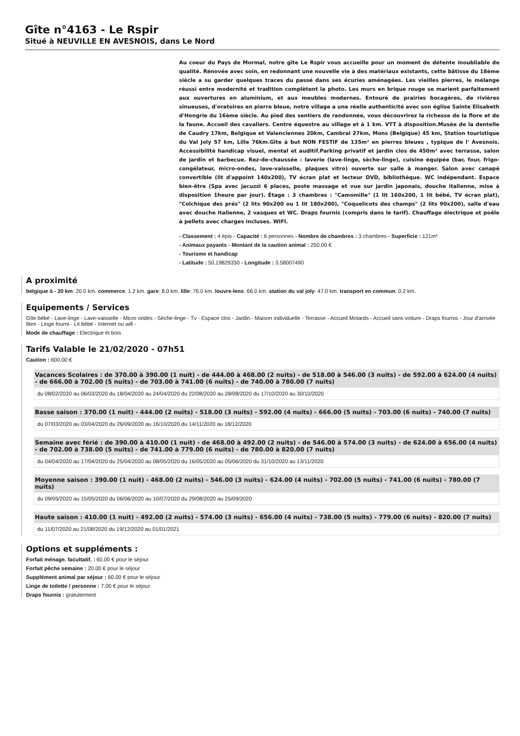Gîte n°4163 - Le Rspir
Situé à NEUVILLE EN AVESNOIS, dans Le Nord
Au coeur du Pays de Mormal, notre gîte Le Rspir vous accueille pour un moment de détente inoubliable de qualité. Rénovée avec soin, en redonnant une nouvelle vie à des matériaux existants, cette bâtisse du 18ème siècle a su garder quelques traces du passé dans ses écuries aménagées. Les vieilles pierres, le mélange réussi entre modernité et tradition complètent la photo. Les murs en brique rouge se marient parfaitement aux ouvertures en aluminium, et aux meubles modernes. Entouré de prairies bocagères, de rivières sinueuses, d'oratoires en pierre bleue, notre village a une réelle authenticité avec son église Sainte Elisabeth d'Hongrie du 16ème siècle. Au pied des sentiers de randonnée, vous découvrirez la richesse de la flore et de la faune. Accueil des cavaliers. Centre équestre au village et à 1 km. VTT à disposition.Musée de la dentelle de Caudry 17km, Belgique et Valenciennes 20km, Cambrai 27km, Mons (Belgique) 45 km, Station touristique du Val Joly 57 km, Lille 76km.Gîte à but NON FESTIF de 135m² en pierres bleues , typique de l' Avesnois. Accessibilité handicap visuel, mental et auditif.Parking privatif et jardin clos de 450m² avec terrasse, salon de jardin et barbecue. Rez-de-chaussée : laverie (lave-linge, sèche-linge), cuisine équipée (bar, four, frigo-congélateur, micro-ondes, lave-vaisselle, plaques vitro) ouverte sur salle à manger. Salon avec canapé convertible (lit d'appoint 140x200), TV écran plat et lecteur DVD, bibliothèque. WC indépendant. Espace bien-être (Spa avec jacuzzi 6 places, poste massage et vue sur jardin japonais, douche italienne, mise à disposition 1heure par jour). Étage : 3 chambres : "Camomille" (1 lit 160x200, 1 lit bébé, TV écran plat), "Colchique des prés" (2 lits 90x200 ou 1 lit 180x200), "Coquelicots des champs" (2 lits 90x200), salle d'eau avec douche italienne, 2 vasques et WC. Draps fournis (compris dans le tarif). Chauffage électrique et poêle à pellets avec charges incluses. WIFI.
- Classement : 4 épis - Capacité : 6 personnes - Nombre de chambres : 3 chambres - Superficie : 121m²
- Animaux payants - Montant de la caution animal : 250.00 €
- Tourisme et handicap
- Latitude : 50.19829330 - Longitude : 3.58007490
A proximité
belgique à - 20 km: 20.0 km. commerce: 1.2 km. gare: 8.0 km. lille: 76.0 km. louvre-lens: 66.0 km. station du val joly: 47.0 km. transport en commun: 0.2 km.
Equipements / Services
Gîte bébé - Lave-linge - Lave-vaisselle - Micro ondes - Sèche-linge - Tv - Espace clos - Jardin - Maison individuelle - Terrasse - Accueil Motards - Accueil sans voiture - Draps fournis - Jour d'arrivée libre - Linge fourni - Lit bébé - Internet ou wifi -
Mode de chauffage : Electrique et bois
Tarifs Valable le 21/02/2020 - 07h51
Caution : 600.00 €
Vacances Scolaires : de 370.00 à 390.00 (1 nuit) - de 444.00 à 468.00 (2 nuits) - de 518.00 à 546.00 (3 nuits) - de 592.00 à 624.00 (4 nuits) - de 666.00 à 702.00 (5 nuits) - de 703.00 à 741.00 (6 nuits) - de 740.00 à 780.00 (7 nuits)
du 08/02/2020 au 06/03/2020 du 18/04/2020 au 24/04/2020 du 22/08/2020 au 28/08/2020 du 17/10/2020 au 30/10/2020
Basse saison : 370.00 (1 nuit) - 444.00 (2 nuits) - 518.00 (3 nuits) - 592.00 (4 nuits) - 666.00 (5 nuits) - 703.00 (6 nuits) - 740.00 (7 nuits)
du 07/03/2020 au 03/04/2020 du 26/09/2020 au 16/10/2020 du 14/11/2020 au 18/12/2020
Semaine avec férié : de 390.00 à 410.00 (1 nuit) - de 468.00 à 492.00 (2 nuits) - de 546.00 à 574.00 (3 nuits) - de 624.00 à 656.00 (4 nuits) - de 702.00 à 738.00 (5 nuits) - de 741.00 à 779.00 (6 nuits) - de 780.00 à 820.00 (7 nuits)
du 04/04/2020 au 17/04/2020 du 25/04/2020 au 08/05/2020 du 16/05/2020 au 05/06/2020 du 31/10/2020 au 13/11/2020
Moyenne saison : 390.00 (1 nuit) - 468.00 (2 nuits) - 546.00 (3 nuits) - 624.00 (4 nuits) - 702.00 (5 nuits) - 741.00 (6 nuits) - 780.00 (7 nuits)
du 09/05/2020 au 15/05/2020 du 06/06/2020 au 10/07/2020 du 29/08/2020 au 25/09/2020
Haute saison : 410.00 (1 nuit) - 492.00 (2 nuits) - 574.00 (3 nuits) - 656.00 (4 nuits) - 738.00 (5 nuits) - 779.00 (6 nuits) - 820.00 (7 nuits)
du 11/07/2020 au 21/08/2020 du 19/12/2020 au 01/01/2021
Options et suppléments :
Forfait ménage. facultatif. : 60.00 € pour le séjour
Forfait pêche semaine : 20.00 € pour le séjour
Supplément animal par séjour : 60.00 € pour le séjour
Linge de toilette / personne : 7.00 € pour le séjour
Draps fournis : gratuitement